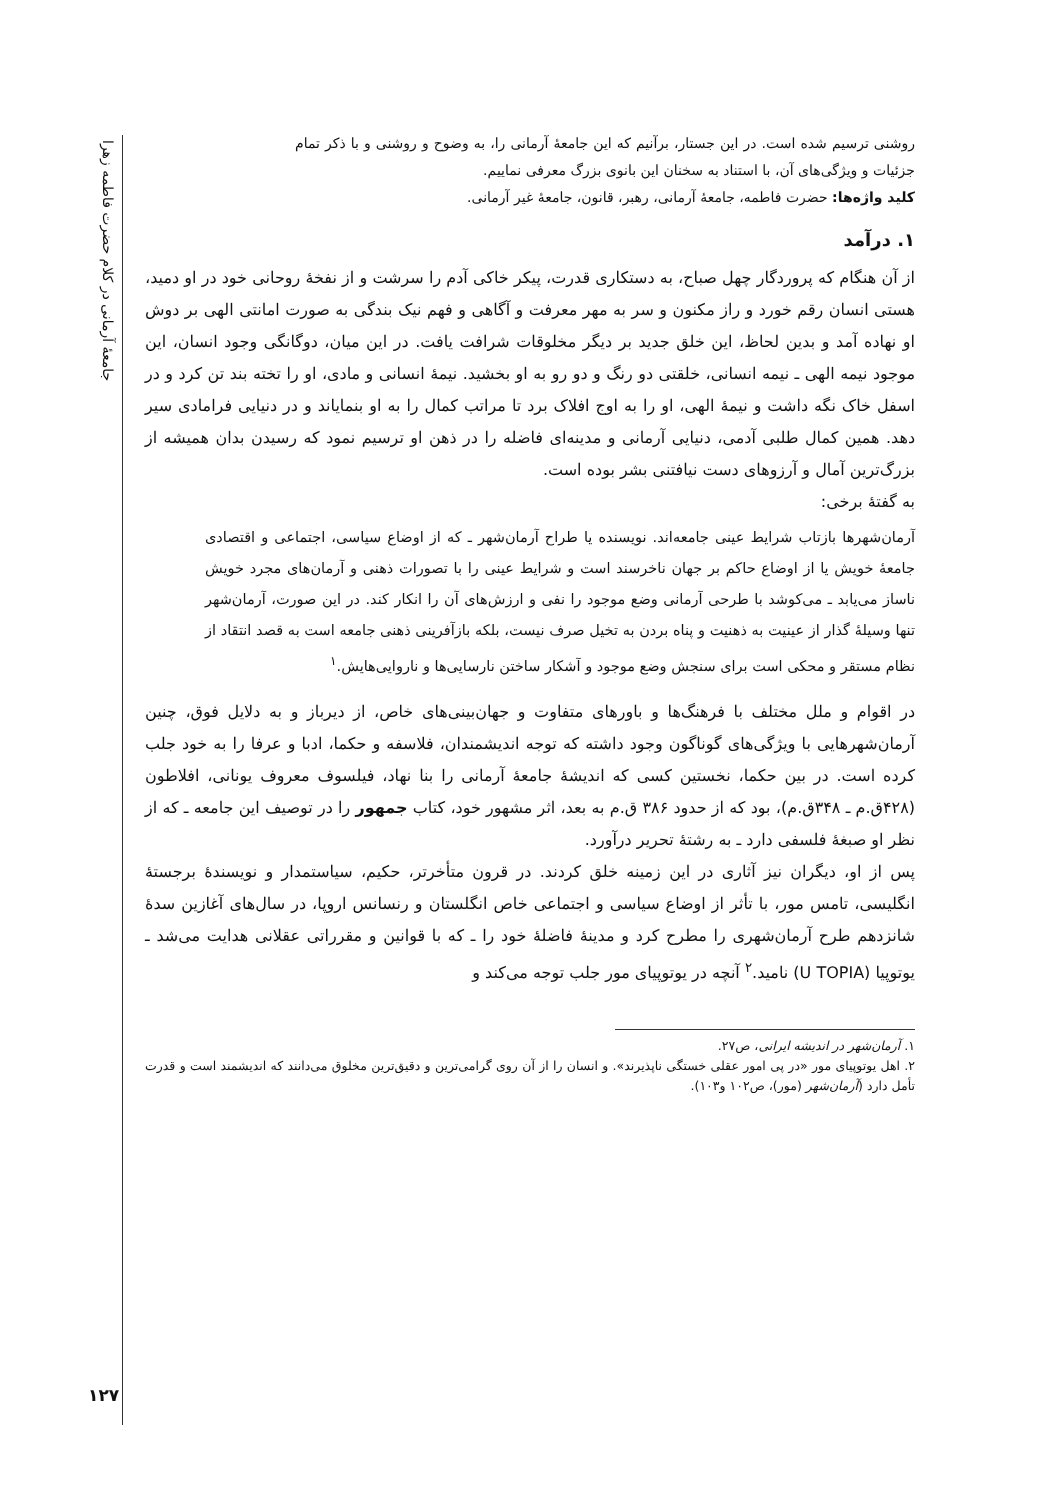جامعهٔ آرمانی در کلام حضرت فاطمه زهرا
روشنی ترسیم شده است. در این جستار، برآنیم که این جامعهٔ آرمانی را، به وضوح و روشنی و با ذکر تمام جزئیات و ویژگی‌های آن، با استناد به سخنان این بانوی بزرگ معرفی نماییم.
کلید واژه‌ها: حضرت فاطمه، جامعهٔ آرمانی، رهبر، قانون، جامعهٔ غیر آرمانی.
۱. درآمد
از آن هنگام که پروردگار چهل صباح، به دستکاری قدرت، پیکر خاکی آدم را سرشت و از نفخهٔ روحانی خود در او دمید، هستی انسان رقم خورد و راز مکنون و سر به مهر معرفت و آگاهی و فهم نیک بندگی به صورت امانتی الهی بر دوش او نهاده آمد و بدین لحاظ، این خلق جدید بر دیگر مخلوقات شرافت یافت. در این میان، دوگانگی وجود انسان، این موجود نیمه الهی ـ نیمه انسانی، خلقتی دو رنگ و دو رو به او بخشید. نیمهٔ انسانی و مادی، او را تخته بند تن کرد و در اسفل خاک نگه داشت و نیمهٔ الهی، او را به اوج افلاک برد تا مراتب کمال را به او بنمایاند و در دنیایی فرامادی سیر دهد. همین کمال طلبی آدمی، دنیایی آرمانی و مدینه‌ای فاضله را در ذهن او ترسیم نمود که رسیدن بدان همیشه از بزرگ‌ترین آمال و آرزوهای دست نیافتنی بشر بوده است.
به گفتهٔ برخی:
آرمان‌شهرها بازتاب شرایط عینی جامعه‌اند. نویسنده یا طراح آرمان‌شهر ـ که از اوضاع سیاسی، اجتماعی و اقتصادی جامعهٔ خویش یا از اوضاع حاکم بر جهان ناخرسند است و شرایط عینی را با تصورات ذهنی و آرمان‌های مجرد خویش ناساز می‌یابد ـ می‌کوشد با طرحی آرمانی وضع موجود را نفی و ارزش‌های آن را انکار کند. در این صورت، آرمان‌شهر تنها وسیلهٔ گذار از عینیت به ذهنیت و پناه بردن به تخیل صرف نیست، بلکه بازآفرینی ذهنی جامعه است به قصد انتقاد از نظام مستقر و محکی است برای سنجش وضع موجود و آشکار ساختن نارسایی‌ها و ناروایی‌هایش.<sup>۱</sup>
در اقوام و ملل مختلف با فرهنگ‌ها و باورهای متفاوت و جهان‌بینی‌های خاص، از دیرباز و به دلایل فوق، چنین آرمان‌شهرهایی با ویژگی‌های گوناگون وجود داشته که توجه اندیشمندان، فلاسفه و حکما، ادبا و عرفا را به خود جلب کرده است. در بین حکما، نخستین کسی که اندیشهٔ جامعهٔ آرمانی را بنا نهاد، فیلسوف معروف یونانی، افلاطون (۴۲۸ق.م ـ ۳۴۸ق.م)، بود که از حدود ۳۸۶ ق.م به بعد، اثر مشهور خود، کتاب جمهور را در توصیف این جامعه ـ که از نظر او صبغهٔ فلسفی دارد ـ به رشتهٔ تحریر درآورد.
پس از او، دیگران نیز آثاری در این زمینه خلق کردند. در قرون متأخرتر، حکیم، سیاستمدار و نویسندهٔ برجستهٔ انگلیسی، تامس مور، با تأثر از اوضاع سیاسی و اجتماعی خاص انگلستان و رنسانس اروپا، در سال‌های آغازین سدهٔ شانزدهم طرح آرمان‌شهری را مطرح کرد و مدینهٔ فاضلهٔ خود را ـ که با قوانین و مقرراتی عقلانی هدایت می‌شد ـ یوتوپیا (U TOPIA) نامید.<sup>۲</sup> آنچه در یوتوپیای مور جلب توجه می‌کند و
۱. آرمان‌شهر در اندیشه ایرانی، ص۲۷.
۲. اهل یوتوپیای مور «در پی امور عقلی خستگی ناپذیرند». و انسان را از آن روی گرامی‌ترین و دقیق‌ترین مخلوق می‌دانند که اندیشمند است و قدرت تأمل دارد (آرمان‌شهر (مور)، ص۱۰۲ و۱۰۳).
۱۲۷